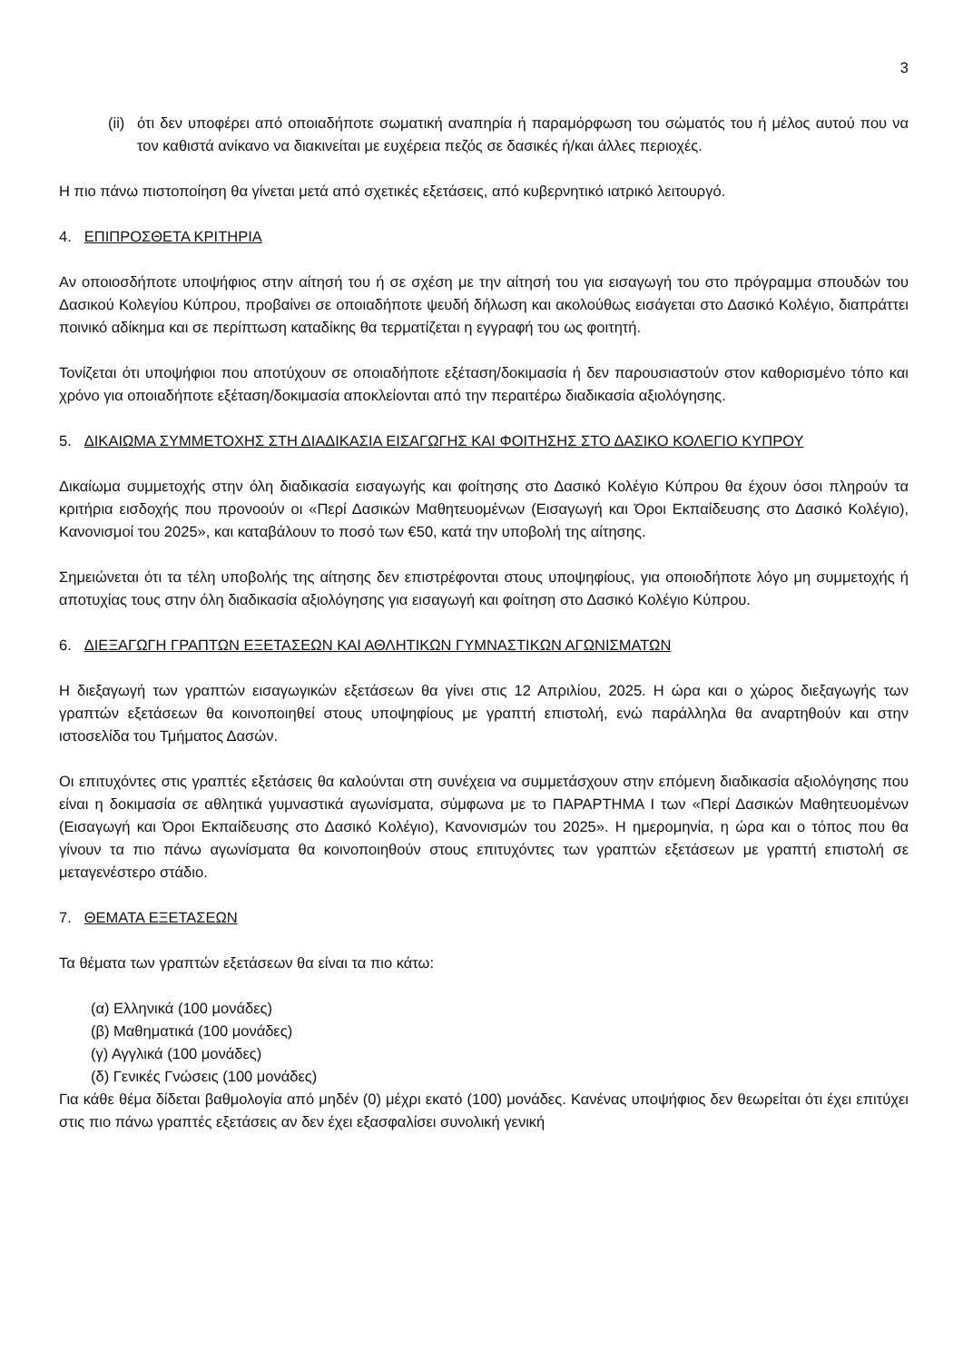3
(ii)
ότι δεν υποφέρει από οποιαδήποτε σωματική αναπηρία ή παραμόρφωση του σώματός του ή μέλος αυτού που να τον καθιστά ανίκανο να διακινείται με ευχέρεια πεζός σε δασικές ή/και άλλες περιοχές.
Η πιο πάνω πιστοποίηση θα γίνεται μετά από σχετικές εξετάσεις, από κυβερνητικό ιατρικό λειτουργό.
4. ΕΠΙΠΡΟΣΘΕΤΑ ΚΡΙΤΗΡΙΑ
Αν οποιοσδήποτε υποψήφιος στην αίτησή του ή σε σχέση με την αίτησή του για εισαγωγή του στο πρόγραμμα σπουδών του Δασικού Κολεγίου Κύπρου, προβαίνει σε οποιαδήποτε ψευδή δήλωση και ακολούθως εισάγεται στο Δασικό Κολέγιο, διαπράττει ποινικό αδίκημα και σε περίπτωση καταδίκης θα τερματίζεται η εγγραφή του ως φοιτητή.
Τονίζεται ότι υποψήφιοι που αποτύχουν σε οποιαδήποτε εξέταση/δοκιμασία ή δεν παρουσιαστούν στον καθορισμένο τόπο και χρόνο για οποιαδήποτε εξέταση/δοκιμασία αποκλείονται από την περαιτέρω διαδικασία αξιολόγησης.
5. ΔΙΚΑΙΩΜΑ ΣΥΜΜΕΤΟΧΗΣ ΣΤΗ ΔΙΑΔΙΚΑΣΙΑ ΕΙΣΑΓΩΓΗΣ ΚΑΙ ΦΟΙΤΗΣΗΣ ΣΤΟ ΔΑΣΙΚΟ ΚΟΛΕΓΙΟ ΚΥΠΡΟΥ
Δικαίωμα συμμετοχής στην όλη διαδικασία εισαγωγής και φοίτησης στο Δασικό Κολέγιο Κύπρου θα έχουν όσοι πληρούν τα κριτήρια εισδοχής που προνοούν οι «Περί Δασικών Μαθητευομένων (Εισαγωγή και Όροι Εκπαίδευσης στο Δασικό Κολέγιο), Κανονισμοί του 2025», και καταβάλουν το ποσό των €50, κατά την υποβολή της αίτησης.
Σημειώνεται ότι τα τέλη υποβολής της αίτησης δεν επιστρέφονται στους υποψηφίους, για οποιοδήποτε λόγο μη συμμετοχής ή αποτυχίας τους στην όλη διαδικασία αξιολόγησης για εισαγωγή και φοίτηση στο Δασικό Κολέγιο Κύπρου.
6. ΔΙΕΞΑΓΩΓΗ ΓΡΑΠΤΩΝ ΕΞΕΤΑΣΕΩΝ ΚΑΙ ΑΘΛΗΤΙΚΩΝ ΓΥΜΝΑΣΤΙΚΩΝ ΑΓΩΝΙΣΜΑΤΩΝ
Η διεξαγωγή των γραπτών εισαγωγικών εξετάσεων θα γίνει στις 12 Απριλίου, 2025. Η ώρα και ο χώρος διεξαγωγής των γραπτών εξετάσεων θα κοινοποιηθεί στους υποψηφίους με γραπτή επιστολή, ενώ παράλληλα θα αναρτηθούν και στην ιστοσελίδα του Τμήματος Δασών.
Οι επιτυχόντες στις γραπτές εξετάσεις θα καλούνται στη συνέχεια να συμμετάσχουν στην επόμενη διαδικασία αξιολόγησης που είναι η δοκιμασία σε αθλητικά γυμναστικά αγωνίσματα, σύμφωνα με το ΠΑΡΑΡΤΗΜΑ Ι των «Περί Δασικών Μαθητευομένων (Εισαγωγή και Όροι Εκπαίδευσης στο Δασικό Κολέγιο), Κανονισμών του 2025». Η ημερομηνία, η ώρα και ο τόπος που θα γίνουν τα πιο πάνω αγωνίσματα θα κοινοποιηθούν στους επιτυχόντες των γραπτών εξετάσεων με γραπτή επιστολή σε μεταγενέστερο στάδιο.
7. ΘΕΜΑΤΑ ΕΞΕΤΑΣΕΩΝ
Τα θέματα των γραπτών εξετάσεων θα είναι τα πιο κάτω:
(α) Ελληνικά (100 μονάδες)
(β) Μαθηματικά (100 μονάδες)
(γ) Αγγλικά (100 μονάδες)
(δ) Γενικές Γνώσεις (100 μονάδες)
Για κάθε θέμα δίδεται βαθμολογία από μηδέν (0) μέχρι εκατό (100) μονάδες. Κανένας υποψήφιος δεν θεωρείται ότι έχει επιτύχει στις πιο πάνω γραπτές εξετάσεις αν δεν έχει εξασφαλίσει συνολική γενική